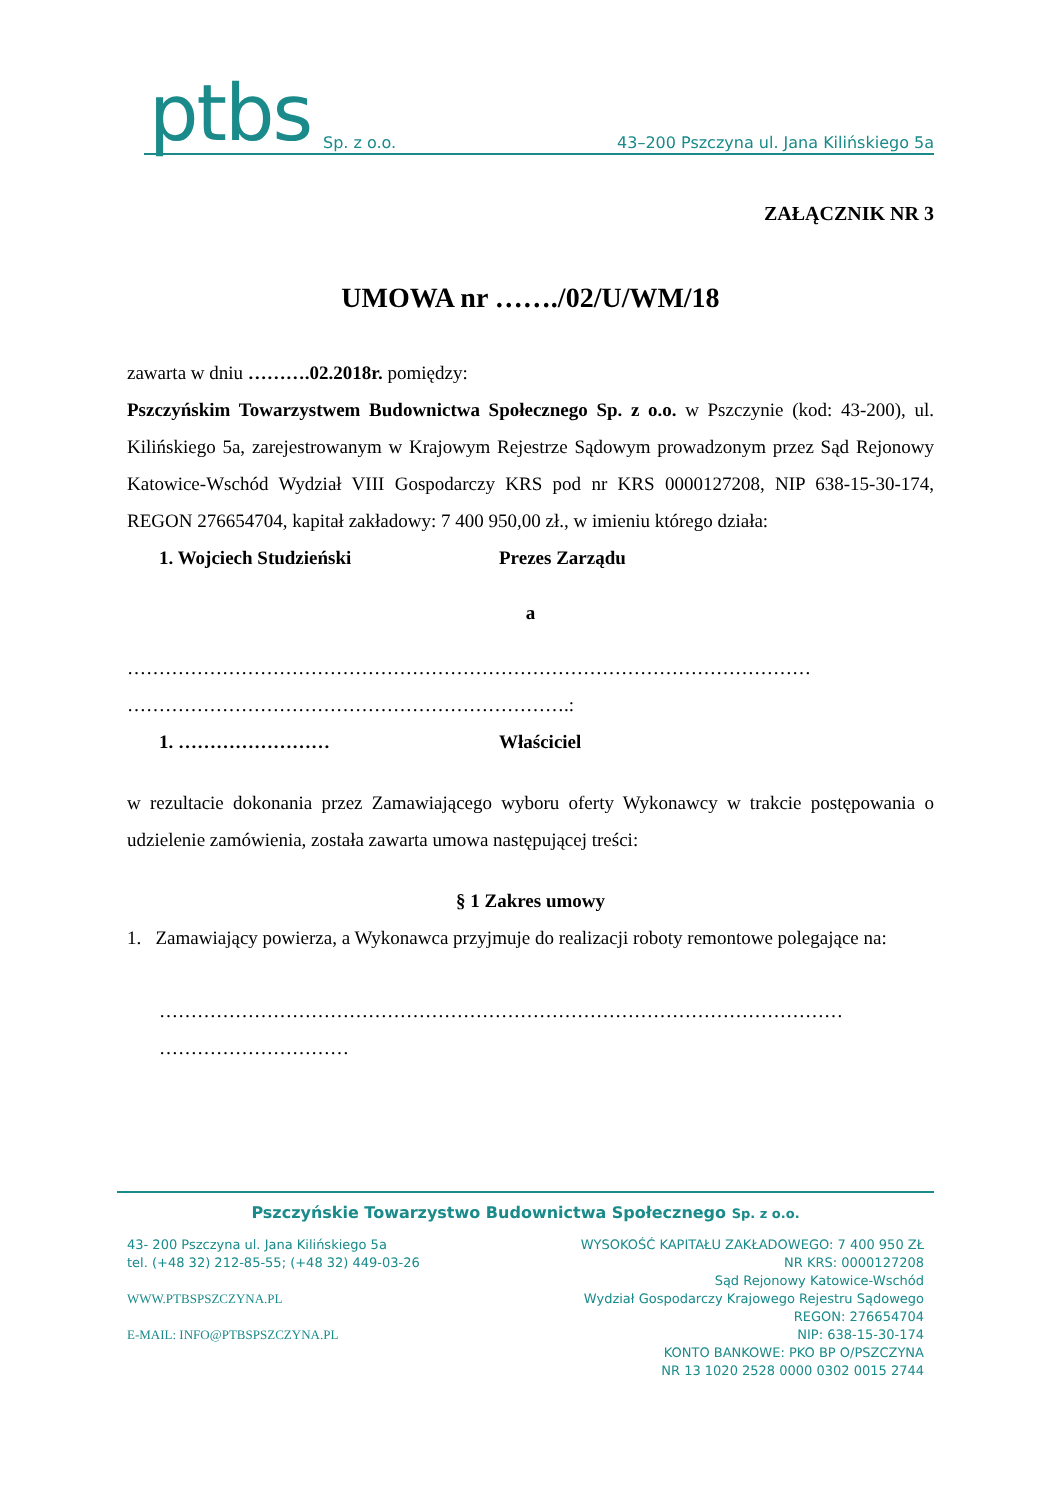ptbs Sp. z o.o.
43–200 Pszczyna ul. Jana Kilińskiego 5a
ZAŁĄCZNIK NR 3
UMOWA nr ……./02/U/WM/18
zawarta w dniu ……….02.2018r. pomiędzy:
Pszczyńskim Towarzystwem Budownictwa Społecznego Sp. z o.o. w Pszczynie (kod: 43-200), ul. Kilińskiego 5a, zarejestrowanym w Krajowym Rejestrze Sądowym prowadzonym przez Sąd Rejonowy Katowice-Wschód Wydział VIII Gospodarczy KRS pod nr KRS 0000127208, NIP 638-15-30-174, REGON 276654704, kapitał zakładowy: 7 400 950,00 zł., w imieniu którego działa:
1. Wojciech Studzieński Prezes Zarządu
a
………………………………………………………………………………………………
…………………………………………………………….:
1. …………………… Właściciel
w rezultacie dokonania przez Zamawiającego wyboru oferty Wykonawcy w trakcie postępowania o udzielenie zamówienia, została zawarta umowa następującej treści:
§ 1 Zakres umowy
1. Zamawiający powierza, a Wykonawca przyjmuje do realizacji roboty remontowe polegające na:
………………………………………………………………………………………………
…………………………
Pszczyńskie Towarzystwo Budownictwa Społecznego Sp. z o.o.
43- 200 Pszczyna ul. Jana Kilińskiego 5a
tel. (+48 32) 212-85-55; (+48 32) 449-03-26
WWW.PTBSPSZCZYNA.PL
E-MAIL: INFO@PTBSPSZCZYNA.PL
WYSOKOŚĆ KAPITAŁU ZAKŁADOWEGO: 7 400 950 ZŁ
NR KRS: 0000127208
Sąd Rejonowy Katowice-Wschód
Wydział Gospodarczy Krajowego Rejestru Sądowego
REGON: 276654704
NIP: 638-15-30-174
KONTO BANKOWE: PKO BP O/PSZCZYNA
NR 13 1020 2528 0000 0302 0015 2744